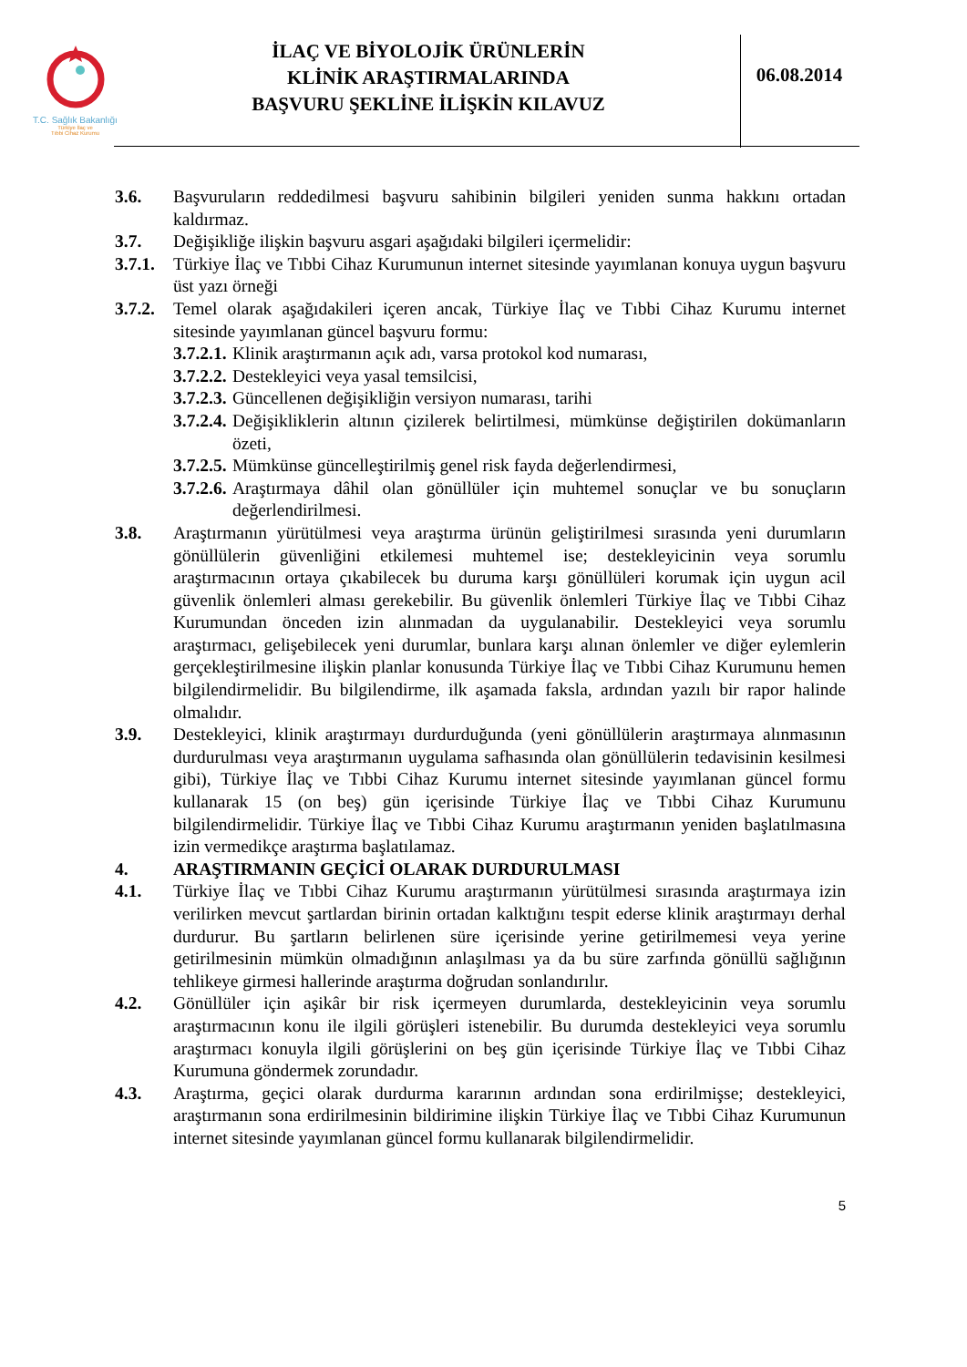T.C. Sağlık Bakanlığı
Türkiye İlaç ve
Tıbbi Cihaz Kurumu
İLAÇ VE BİYOLOJİK ÜRÜNLERİN
KLİNİK ARAŞTIRMALARINDA
BAŞVURU ŞEKLİNE İLİŞKİN KILAVUZ
06.08.2014
3.6. Başvuruların reddedilmesi başvuru sahibinin bilgileri yeniden sunma hakkını ortadan kaldırmaz.
3.7. Değişikliğe ilişkin başvuru asgari aşağıdaki bilgileri içermelidir:
3.7.1.
Türkiye İlaç ve Tıbbi Cihaz Kurumunun internet sitesinde yayımlanan konuya uygun başvuru üst yazı örneği
3.7.2.
Temel olarak aşağıdakileri içeren ancak, Türkiye İlaç ve Tıbbi Cihaz Kurumu internet sitesinde yayımlanan güncel başvuru formu:
3.7.2.1.
Klinik araştırmanın açık adı, varsa protokol kod numarası,
3.7.2.2.
Destekleyici veya yasal temsilcisi,
3.7.2.3.
Güncellenen değişikliğin versiyon numarası, tarihi
3.7.2.4.
Değişikliklerin altının çizilerek belirtilmesi, mümkünse değiştirilen dokümanların özeti,
3.7.2.5.
Mümkünse güncelleştirilmiş genel risk fayda değerlendirmesi,
3.7.2.6.
Araştırmaya dâhil olan gönüllüler için muhtemel sonuçlar ve bu sonuçların değerlendirilmesi.
3.8. Araştırmanın yürütülmesi veya araştırma ürünün geliştirilmesi sırasında yeni durumların gönüllülerin güvenliğini etkilemesi muhtemel ise; destekleyicinin veya sorumlu araştırmacının ortaya çıkabilecek bu duruma karşı gönüllüleri korumak için uygun acil güvenlik önlemleri alması gerekebilir. Bu güvenlik önlemleri Türkiye İlaç ve Tıbbi Cihaz Kurumundan önceden izin alınmadan da uygulanabilir. Destekleyici veya sorumlu araştırmacı, gelişebilecek yeni durumlar, bunlara karşı alınan önlemler ve diğer eylemlerin gerçekleştirilmesine ilişkin planlar konusunda Türkiye İlaç ve Tıbbi Cihaz Kurumunu hemen bilgilendirmelidir. Bu bilgilendirme, ilk aşamada faksla, ardından yazılı bir rapor halinde olmalıdır.
3.9. Destekleyici, klinik araştırmayı durdurduğunda (yeni gönüllülerin araştırmaya alınmasının durdurulması veya araştırmanın uygulama safhasında olan gönüllülerin tedavisinin kesilmesi gibi), Türkiye İlaç ve Tıbbi Cihaz Kurumu internet sitesinde yayımlanan güncel formu kullanarak 15 (on beş) gün içerisinde Türkiye İlaç ve Tıbbi Cihaz Kurumunu bilgilendirmelidir. Türkiye İlaç ve Tıbbi Cihaz Kurumu araştırmanın yeniden başlatılmasına izin vermedikçe araştırma başlatılamaz.
4. ARAŞTIRMANIN GEÇİCİ OLARAK DURDURULMASI
4.1. Türkiye İlaç ve Tıbbi Cihaz Kurumu araştırmanın yürütülmesi sırasında araştırmaya izin verilirken mevcut şartlardan birinin ortadan kalktığını tespit ederse klinik araştırmayı derhal durdurur. Bu şartların belirlenen süre içerisinde yerine getirilmemesi veya yerine getirilmesinin mümkün olmadığının anlaşılması ya da bu süre zarfında gönüllü sağlığının tehlikeye girmesi hallerinde araştırma doğrudan sonlandırılır.
4.2. Gönüllüler için aşikâr bir risk içermeyen durumlarda, destekleyicinin veya sorumlu araştırmacının konu ile ilgili görüşleri istenebilir. Bu durumda destekleyici veya sorumlu araştırmacı konuyla ilgili görüşlerini on beş gün içerisinde Türkiye İlaç ve Tıbbi Cihaz Kurumuna göndermek zorundadır.
4.3. Araştırma, geçici olarak durdurma kararının ardından sona erdirilmişse; destekleyici, araştırmanın sona erdirilmesinin bildirimine ilişkin Türkiye İlaç ve Tıbbi Cihaz Kurumunun internet sitesinde yayımlanan güncel formu kullanarak bilgilendirmelidir.
5